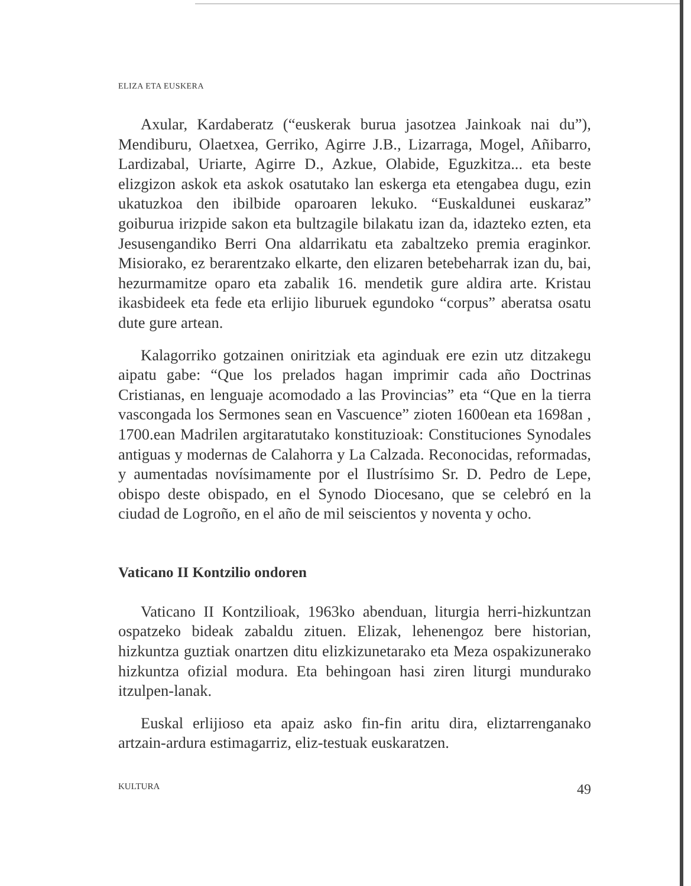ELIZA ETA EUSKERA
Axular, Kardaberatz (“euskerak burua jasotzea Jainkoak nai du”), Mendiburu, Olaetxea, Gerriko, Agirre J.B., Lizarraga, Mogel, Añibarro, Lardizabal, Uriarte, Agirre D., Azkue, Olabide, Eguzkitza... eta beste elizgizon askok eta askok osatutako lan eskerga eta etengabea dugu, ezin ukatuzkoa den ibilbide oparoaren lekuko. “Euskaldunei euskaraz” goiburua irizpide sakon eta bultzagile bilakatu izan da, idazteko ezten, eta Jesusengandiko Berri Ona aldarrikatu eta zabaltzeko premia eraginkor. Misiorako, ez berarentzako elkarte, den elizaren betebeharrak izan du, bai, hezurmamitze oparo eta zabalik 16. mendetik gure aldira arte. Kristau ikasbideek eta fede eta erlijio liburuek egundoko “corpus” aberatsa osatu dute gure artean.
Kalagorriko gotzainen oniritziak eta aginduak ere ezin utz ditzakegu aipatu gabe: “Que los prelados hagan imprimir cada año Doctrinas Cristianas, en lenguaje acomodado a las Provincias” eta “Que en la tierra vascongada los Sermones sean en Vascuence” zioten 1600ean eta 1698an , 1700.ean Madrilen argitaratutako konstituzioak: Constituciones Synodales antiguas y modernas de Calahorra y La Calzada. Reconocidas, reformadas, y aumentadas novísimamente por el Ilustrísimo Sr. D. Pedro de Lepe, obispo deste obispado, en el Synodo Diocesano, que se celebró en la ciudad de Logroño, en el año de mil seiscientos y noventa y ocho.
Vaticano II Kontzilio ondoren
Vaticano II Kontzilioak, 1963ko abenduan, liturgia herri-hizkuntzan ospatzeko bideak zabaldu zituen. Elizak, lehenengoz bere historian, hizkuntza guztiak onartzen ditu elizkizunetarako eta Meza ospakizunerako hizkuntza ofizial modura. Eta behingoan hasi ziren liturgi mundurako itzulpen-lanak.
Euskal erlijioso eta apaiz asko fin-fin aritu dira, eliztarrenganako artzain-ardura estimagarriz, eliz-testuak euskaratzen.
KULTURA 49